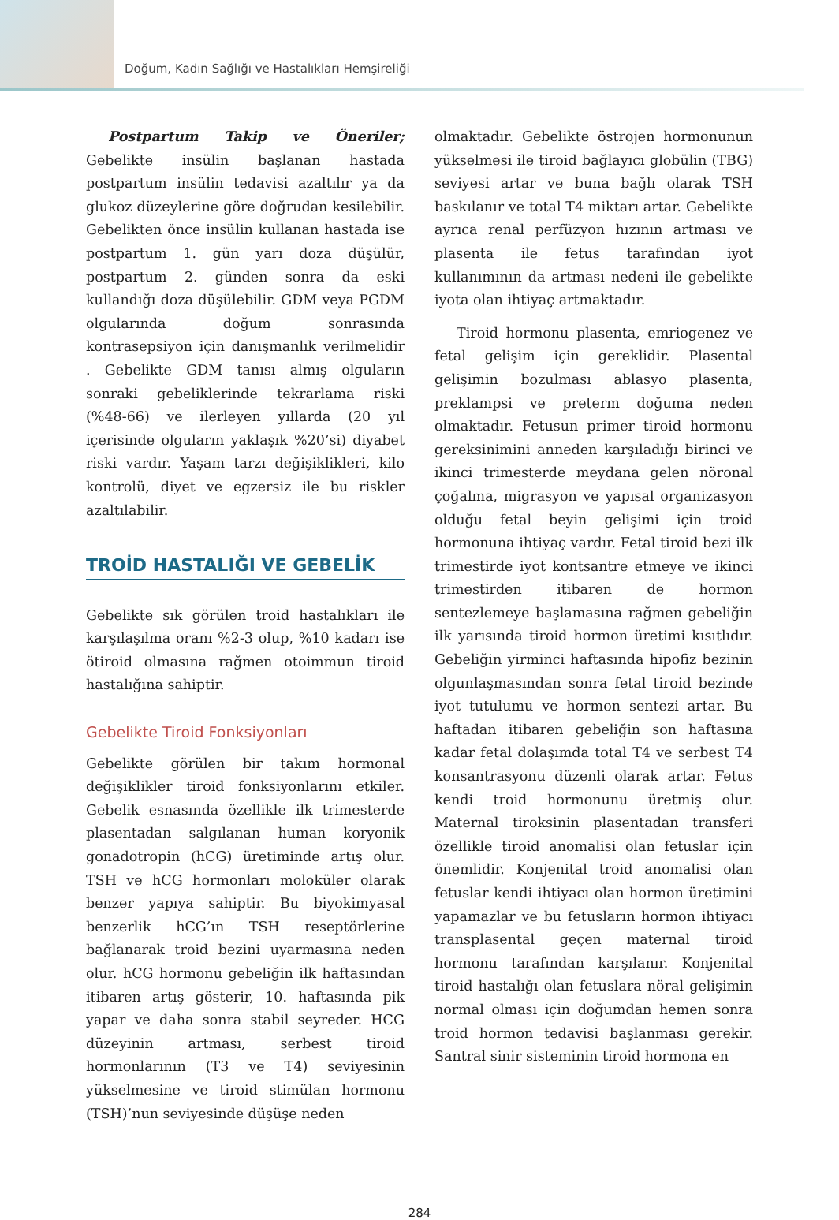Doğum, Kadın Sağlığı ve Hastalıkları Hemşireliği
Postpartum Takip ve Öneriler; Gebelikte insülin başlanan hastada postpartum insülin tedavisi azaltılır ya da glukoz düzeylerine göre doğrudan kesilebilir. Gebelikten önce insülin kullanan hastada ise postpartum 1. gün yarı doza düşülür, postpartum 2. günden sonra da eski kullandığı doza düşülebilir. GDM veya PGDM olgularında doğum sonrasında kontrasepsiyon için danışmanlık verilmelidir . Gebelikte GDM tanısı almış olguların sonraki gebeliklerinde tekrarlama riski (%48-66) ve ilerleyen yıllarda (20 yıl içerisinde olguların yaklaşık %20’si) diyabet riski vardır. Yaşam tarzı değişiklikleri, kilo kontrolü, diyet ve egzersiz ile bu riskler azaltılabilir.
TROİD HASTALIĞI VE GEBELİK
Gebelikte sık görülen troid hastalıkları ile karşılaşılma oranı %2-3 olup, %10 kadarı ise ötiroid olmasına rağmen otoimmun tiroid hastalığına sahiptir.
Gebelikte Tiroid Fonksiyonları
Gebelikte görülen bir takım hormonal değişiklikler tiroid fonksiyonlarını etkiler. Gebelik esnasında özellikle ilk trimesterde plasentadan salgılanan human koryonik gonadotropin (hCG) üretiminde artış olur. TSH ve hCG hormonları moloküler olarak benzer yapıya sahiptir. Bu biyokimyasal benzerlik hCG’ın TSH reseptörlerine bağlanarak troid bezini uyarmasına neden olur. hCG hormonu gebeliğin ilk haftasından itibaren artış gösterir, 10. haftasında pik yapar ve daha sonra stabil seyreder. HCG düzeyinin artması, serbest tiroid hormonlarının (T3 ve T4) seviyesinin yükselmesine ve tiroid stimülan hormonu (TSH)’nun seviyesinde düşüşe neden
olmaktadır. Gebelikte östrojen hormonunun yükselmesi ile tiroid bağlayıcı globülin (TBG) seviyesi artar ve buna bağlı olarak TSH baskılanır ve total T4 miktarı artar. Gebelikte ayrıca renal perfüzyon hızının artması ve plasenta ile fetus tarafından iyot kullanımının da artması nedeni ile gebelikte iyota olan ihtiyaç artmaktadır.
Tiroid hormonu plasenta, emriogenez ve fetal gelişim için gereklidir. Plasental gelişimin bozulması ablasyo plasenta, preklampsi ve preterm doğuma neden olmaktadır. Fetusun primer tiroid hormonu gereksinimini anneden karşıladığı birinci ve ikinci trimesterde meydana gelen nöronal çoğalma, migrasyon ve yapısal organizasyon olduğu fetal beyin gelişimi için troid hormonuna ihtiyaç vardır. Fetal tiroid bezi ilk trimestirde iyot kontsantre etmeye ve ikinci trimestirden itibaren de hormon sentezlemeye başlamasına rağmen gebeliğin ilk yarısında tiroid hormon üretimi kısıtlıdır. Gebeliğin yirminci haftasında hipofiz bezinin olgunlaşmasından sonra fetal tiroid bezinde iyot tutulumu ve hormon sentezi artar. Bu haftadan itibaren gebeliğin son haftasına kadar fetal dolaşımda total T4 ve serbest T4 konsantrasyonu düzenli olarak artar. Fetus kendi troid hormonunu üretmiş olur. Maternal tiroksinin plasentadan transferi özellikle tiroid anomalisi olan fetuslar için önemlidir. Konjenital troid anomalisi olan fetuslar kendi ihtiyacı olan hormon üretimini yapamazlar ve bu fetusların hormon ihtiyacı transplasental geçen maternal tiroid hormonu tarafından karşılanır. Konjenital tiroid hastalığı olan fetuslara nöral gelişimin normal olması için doğumdan hemen sonra troid hormon tedavisi başlanması gerekir. Santral sinir sisteminin tiroid hormona en
284